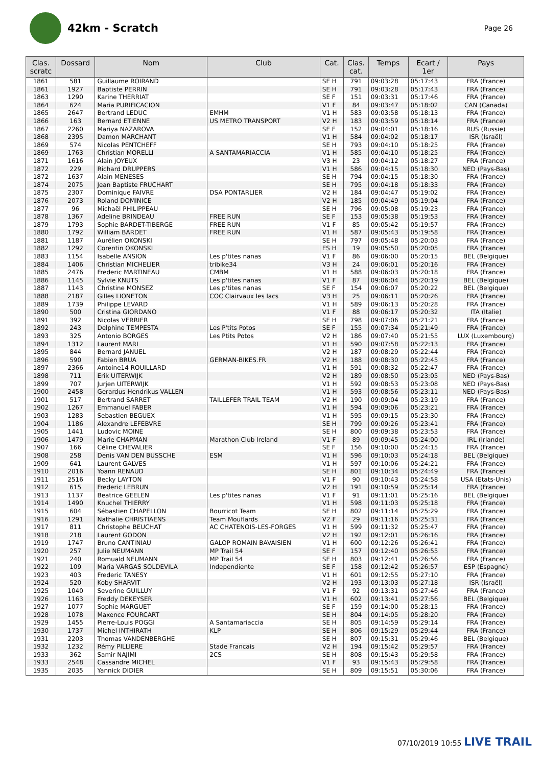42km - Scratch
Page 26
| Clas. scratc | Dossard | Nom | Club | Cat. | Clas. cat. | Temps | Ecart / 1er | Pays |
| --- | --- | --- | --- | --- | --- | --- | --- | --- |
| 1861 | 581 | Guillaume ROIRAND | | SE H | 791 | 09:03:28 | 05:17:43 | FRA (France) |
| 1861 | 1927 | Baptiste PERRIN | | SE H | 791 | 09:03:28 | 05:17:43 | FRA (France) |
| 1863 | 1290 | Karine THERRIAT | | SE F | 151 | 09:03:31 | 05:17:46 | FRA (France) |
| 1864 | 624 | Maria PURIFICACION | | V1 F | 84 | 09:03:47 | 05:18:02 | CAN (Canada) |
| 1865 | 2647 | Bertrand LEDUC | EMHM | V1 H | 583 | 09:03:58 | 05:18:13 | FRA (France) |
| 1866 | 163 | Bernard ETIENNE | US METRO TRANSPORT | V2 H | 183 | 09:03:59 | 05:18:14 | FRA (France) |
| 1867 | 2260 | Mariya NAZAROVA | | SE F | 152 | 09:04:01 | 05:18:16 | RUS (Russie) |
| 1868 | 2395 | Damon MARCHANT | | V1 H | 584 | 09:04:02 | 05:18:17 | ISR (Israël) |
| 1869 | 574 | Nicolas PENTCHEFF | | SE H | 793 | 09:04:10 | 05:18:25 | FRA (France) |
| 1869 | 1763 | Christian MORELLI | A SANTAMARIACCIA | V1 H | 585 | 09:04:10 | 05:18:25 | FRA (France) |
| 1871 | 1616 | Alain JOYEUX | | V3 H | 23 | 09:04:12 | 05:18:27 | FRA (France) |
| 1872 | 229 | Richard DRUPPERS | | V1 H | 586 | 09:04:15 | 05:18:30 | NED (Pays-Bas) |
| 1872 | 1637 | Alain MENESES | | SE H | 794 | 09:04:15 | 05:18:30 | FRA (France) |
| 1874 | 2075 | Jean Baptiste FRUCHART | | SE H | 795 | 09:04:18 | 05:18:33 | FRA (France) |
| 1875 | 2307 | Dominique FAIVRE | DSA PONTARLIER | V2 H | 184 | 09:04:47 | 05:19:02 | FRA (France) |
| 1876 | 2073 | Roland DOMINICE | | V2 H | 185 | 09:04:49 | 05:19:04 | FRA (France) |
| 1877 | 96 | Michaël PHILIPPEAU | | SE H | 796 | 09:05:08 | 05:19:23 | FRA (France) |
| 1878 | 1367 | Adeline BRINDEAU | FREE RUN | SE F | 153 | 09:05:38 | 05:19:53 | FRA (France) |
| 1879 | 1793 | Sophie BARDET-TIBERGE | FREE RUN | V1 F | 85 | 09:05:42 | 05:19:57 | FRA (France) |
| 1880 | 1792 | William BARDET | FREE RUN | V1 H | 587 | 09:05:43 | 05:19:58 | FRA (France) |
| 1881 | 1187 | Aurélien OKONSKI | | SE H | 797 | 09:05:48 | 05:20:03 | FRA (France) |
| 1882 | 1292 | Corentin OKONSKI | | ES H | 19 | 09:05:50 | 05:20:05 | FRA (France) |
| 1883 | 1154 | Isabelle ANSION | Les p'tites nanas | V1 F | 86 | 09:06:00 | 05:20:15 | BEL (Belgique) |
| 1884 | 1406 | Christian MICHELIER | tribike34 | V3 H | 24 | 09:06:01 | 05:20:16 | FRA (France) |
| 1885 | 2476 | Frederic MARTINEAU | CMBM | V1 H | 588 | 09:06:03 | 05:20:18 | FRA (France) |
| 1886 | 1145 | Sylvie KNUTS | Les p'tites nanas | V1 F | 87 | 09:06:04 | 05:20:19 | BEL (Belgique) |
| 1887 | 1143 | Christine MONSEZ | Les p'tites nanas | SE F | 154 | 09:06:07 | 05:20:22 | BEL (Belgique) |
| 1888 | 2187 | Gilles LIONETON | COC Clairvaux les lacs | V3 H | 25 | 09:06:11 | 05:20:26 | FRA (France) |
| 1889 | 1739 | Philippe LEVARD | | V1 H | 589 | 09:06:13 | 05:20:28 | FRA (France) |
| 1890 | 500 | Cristina GIORDANO | | V1 F | 88 | 09:06:17 | 05:20:32 | ITA (Italie) |
| 1891 | 392 | Nicolas VERRIER | | SE H | 798 | 09:07:06 | 05:21:21 | FRA (France) |
| 1892 | 243 | Delphine TEMPESTA | Les P'tits Potos | SE F | 155 | 09:07:34 | 05:21:49 | FRA (France) |
| 1893 | 325 | Antonio BORGES | Les Ptits Potos | V2 H | 186 | 09:07:40 | 05:21:55 | LUX (Luxembourg) |
| 1894 | 1312 | Laurent MARI | | V1 H | 590 | 09:07:58 | 05:22:13 | FRA (France) |
| 1895 | 844 | Bernard JANUEL | | V2 H | 187 | 09:08:29 | 05:22:44 | FRA (France) |
| 1896 | 590 | Fabien BRUA | GERMAN-BIKES.FR | V2 H | 188 | 09:08:30 | 05:22:45 | FRA (France) |
| 1897 | 2366 | Antoine14 ROUILLARD | | V1 H | 591 | 09:08:32 | 05:22:47 | FRA (France) |
| 1898 | 711 | Erik UITERWIJK | | V2 H | 189 | 09:08:50 | 05:23:05 | NED (Pays-Bas) |
| 1899 | 707 | Jurjen UITERWIJK | | V1 H | 592 | 09:08:53 | 05:23:08 | NED (Pays-Bas) |
| 1900 | 2458 | Gerardus Hendrikus VALLEN | | V1 H | 593 | 09:08:56 | 05:23:11 | NED (Pays-Bas) |
| 1901 | 517 | Bertrand SARRET | TAILLEFER TRAIL TEAM | V2 H | 190 | 09:09:04 | 05:23:19 | FRA (France) |
| 1902 | 1267 | Emmanuel FABER | | V1 H | 594 | 09:09:06 | 05:23:21 | FRA (France) |
| 1903 | 1283 | Sebastien BEGUEX | | V1 H | 595 | 09:09:15 | 05:23:30 | FRA (France) |
| 1904 | 1186 | Alexandre LEFEBVRE | | SE H | 799 | 09:09:26 | 05:23:41 | FRA (France) |
| 1905 | 1441 | Ludovic MOINE | | SE H | 800 | 09:09:38 | 05:23:53 | FRA (France) |
| 1906 | 1479 | Marie CHAPMAN | Marathon Club Ireland | V1 F | 89 | 09:09:45 | 05:24:00 | IRL (Irlande) |
| 1907 | 166 | Céline CHEVALIER | | SE F | 156 | 09:10:00 | 05:24:15 | FRA (France) |
| 1908 | 258 | Denis VAN DEN BUSSCHE | ESM | V1 H | 596 | 09:10:03 | 05:24:18 | BEL (Belgique) |
| 1909 | 641 | Laurent GALVES | | V1 H | 597 | 09:10:06 | 05:24:21 | FRA (France) |
| 1910 | 2016 | Yoann RENAUD | | SE H | 801 | 09:10:34 | 05:24:49 | FRA (France) |
| 1911 | 2516 | Becky LAYTON | | V1 F | 90 | 09:10:43 | 05:24:58 | USA (Etats-Unis) |
| 1912 | 615 | Frederic LEBRUN | | V2 H | 191 | 09:10:59 | 05:25:14 | FRA (France) |
| 1913 | 1137 | Beatrice GEELEN | Les p'tites nanas | V1 F | 91 | 09:11:01 | 05:25:16 | BEL (Belgique) |
| 1914 | 1490 | Knuchel THIERRY | | V1 H | 598 | 09:11:03 | 05:25:18 | FRA (France) |
| 1915 | 604 | Sébastien CHAPELLON | Bourricot Team | SE H | 802 | 09:11:14 | 05:25:29 | FRA (France) |
| 1916 | 1291 | Nathalie CHRISTIAENS | Team Mouflards | V2 F | 29 | 09:11:16 | 05:25:31 | FRA (France) |
| 1917 | 811 | Christophe BEUCHAT | AC CHATENOIS-LES-FORGES | V1 H | 599 | 09:11:32 | 05:25:47 | FRA (France) |
| 1918 | 218 | Laurent GODON | | V2 H | 192 | 09:12:01 | 05:26:16 | FRA (France) |
| 1919 | 1747 | Bruno CANTINIAU | GALOP ROMAIN BAVAISIEN | V1 H | 600 | 09:12:26 | 05:26:41 | FRA (France) |
| 1920 | 257 | Julie NEUMANN | MP Trail 54 | SE F | 157 | 09:12:40 | 05:26:55 | FRA (France) |
| 1921 | 240 | Romuald NEUMANN | MP Trail 54 | SE H | 803 | 09:12:41 | 05:26:56 | FRA (France) |
| 1922 | 109 | Maria VARGAS SOLDEVILA | Independiente | SE F | 158 | 09:12:42 | 05:26:57 | ESP (Espagne) |
| 1923 | 403 | Frederic TANESY | | V1 H | 601 | 09:12:55 | 05:27:10 | FRA (France) |
| 1924 | 520 | Koby SHARVIT | | V2 H | 193 | 09:13:03 | 05:27:18 | ISR (Israël) |
| 1925 | 1040 | Severine GUILLUY | | V1 F | 92 | 09:13:31 | 05:27:46 | FRA (France) |
| 1926 | 1163 | Freddy DEKEYSER | | V1 H | 602 | 09:13:41 | 05:27:56 | BEL (Belgique) |
| 1927 | 1077 | Sophie MARGUET | | SE F | 159 | 09:14:00 | 05:28:15 | FRA (France) |
| 1928 | 1078 | Maxence FOURCART | | SE H | 804 | 09:14:05 | 05:28:20 | FRA (France) |
| 1929 | 1455 | Pierre-Louis POGGI | A Santamariaccia | SE H | 805 | 09:14:59 | 05:29:14 | FRA (France) |
| 1930 | 1737 | Michel INTHIRATH | KLP | SE H | 806 | 09:15:29 | 05:29:44 | FRA (France) |
| 1931 | 2203 | Thomas VANDENBERGHE | | SE H | 807 | 09:15:31 | 05:29:46 | BEL (Belgique) |
| 1932 | 1232 | Rémy PILLIERE | Stade Francais | V2 H | 194 | 09:15:42 | 05:29:57 | FRA (France) |
| 1933 | 362 | Samir NAJIMI | 2CS | SE H | 808 | 09:15:43 | 05:29:58 | FRA (France) |
| 1933 | 2548 | Cassandre MICHEL | | V1 F | 93 | 09:15:43 | 05:29:58 | FRA (France) |
| 1935 | 2035 | Yannick DIDIER | | SE H | 809 | 09:15:51 | 05:30:06 | FRA (France) |
07/10/2019 10:55 LIVE TRAIL